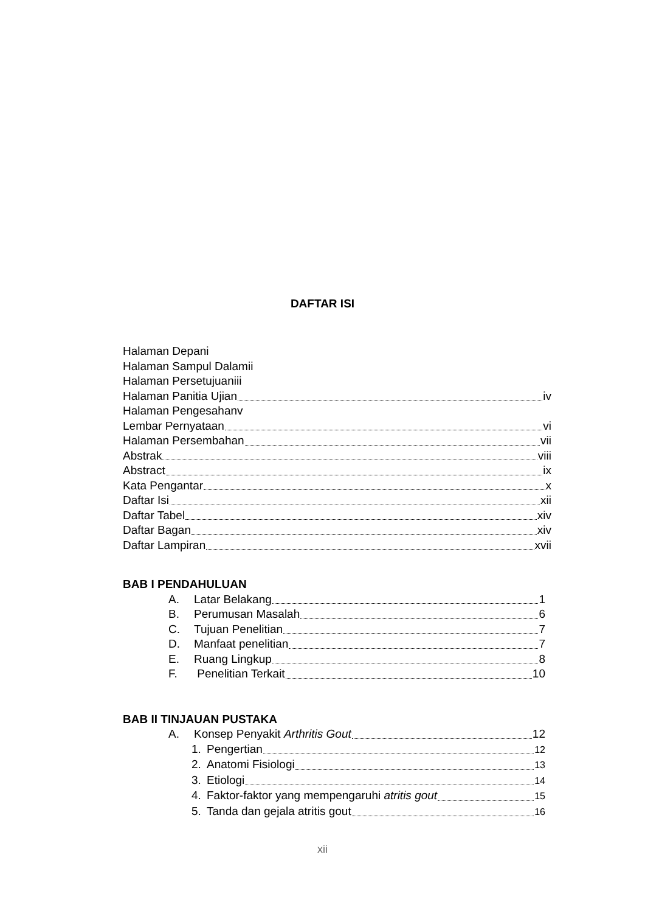DAFTAR ISI
Halaman Depan i
Halaman Sampul Dalam ii
Halaman Persetujuan iii
Halaman Panitia Ujian iv
Halaman Pengesahan v
Lembar Pernyataan vi
Halaman Persembahan vii
Abstrak viii
Abstract ix
Kata Pengantar x
Daftar Isi xii
Daftar Tabel xiv
Daftar Bagan xiv
Daftar Lampiran xvii
BAB I PENDAHULUAN
A. Latar Belakang 1
B. Perumusan Masalah 6
C. Tujuan Penelitian 7
D. Manfaat penelitian 7
E. Ruang Lingkup 8
F. Penelitian Terkait 10
BAB II TINJAUAN PUSTAKA
A. Konsep Penyakit Arthritis Gout 12
1. Pengertian 12
2. Anatomi Fisiologi 13
3. Etiologi 14
4. Faktor-faktor yang mempengaruhi atritis gout 15
5. Tanda dan gejala atritis gout 16
xii